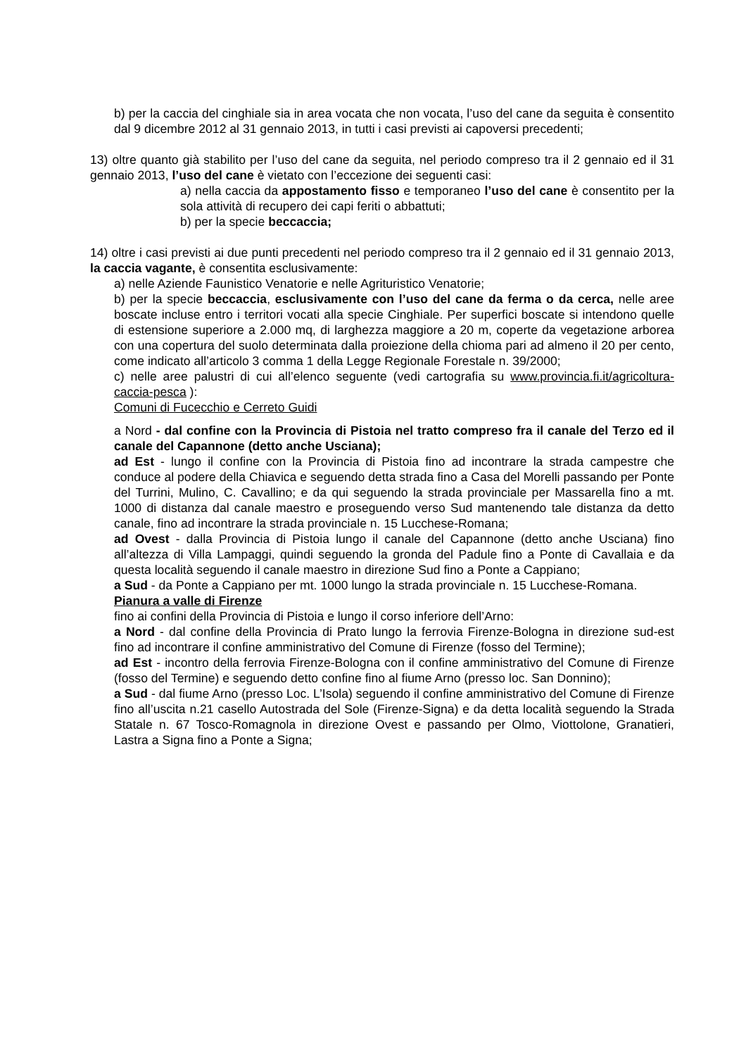b) per la caccia del cinghiale sia in area vocata che non vocata, l’uso del cane da seguita è consentito dal 9 dicembre 2012 al 31 gennaio 2013, in tutti i casi previsti ai capoversi precedenti;
13) oltre quanto già stabilito per l’uso del cane da seguita, nel periodo compreso tra il 2 gennaio ed il 31 gennaio 2013, l’uso del cane è vietato con l’eccezione dei seguenti casi:
a) nella caccia da appostamento fisso e temporaneo l’uso del cane è consentito per la sola attività di recupero dei capi feriti o abbattuti;
b) per la specie beccaccia;
14) oltre i casi previsti ai due punti precedenti nel periodo compreso tra il 2 gennaio ed il 31 gennaio 2013, la caccia vagante, è consentita esclusivamente:
a) nelle Aziende Faunistico Venatorie e nelle Agrituristico Venatorie;
b) per la specie beccaccia, esclusivamente con l’uso del cane da ferma o da cerca, nelle aree boscate incluse entro i territori vocati alla specie Cinghiale. Per superfici boscate si intendono quelle di estensione superiore a 2.000 mq, di larghezza maggiore a 20 m, coperte da vegetazione arborea con una copertura del suolo determinata dalla proiezione della chioma pari ad almeno il 20 per cento, come indicato all’articolo 3 comma 1 della Legge Regionale Forestale n. 39/2000;
c) nelle aree palustri di cui all’elenco seguente (vedi cartografia su www.provincia.fi.it/agricoltura-caccia-pesca ):
Comuni di Fucecchio e Cerreto Guidi
a Nord - dal confine con la Provincia di Pistoia nel tratto compreso fra il canale del Terzo ed il canale del Capannone (detto anche Usciana);
ad Est - lungo il confine con la Provincia di Pistoia fino ad incontrare la strada campestre che conduce al podere della Chiavica e seguendo detta strada fino a Casa del Morelli passando per Ponte del Turrini, Mulino, C. Cavallino; e da qui seguendo la strada provinciale per Massarella fino a mt. 1000 di distanza dal canale maestro e proseguendo verso Sud mantenendo tale distanza da detto canale, fino ad incontrare la strada provinciale n. 15 Lucchese-Romana;
ad Ovest - dalla Provincia di Pistoia lungo il canale del Capannone (detto anche Usciana) fino all’altezza di Villa Lampaggi, quindi seguendo la gronda del Padule fino a Ponte di Cavallaia e da questa località seguendo il canale maestro in direzione Sud fino a Ponte a Cappiano;
a Sud - da Ponte a Cappiano per mt. 1000 lungo la strada provinciale n. 15 Lucchese-Romana.
Pianura a valle di Firenze
fino ai confini della Provincia di Pistoia e lungo il corso inferiore dell’Arno:
a Nord - dal confine della Provincia di Prato lungo la ferrovia Firenze-Bologna in direzione sud-est fino ad incontrare il confine amministrativo del Comune di Firenze (fosso del Termine);
ad Est - incontro della ferrovia Firenze-Bologna con il confine amministrativo del Comune di Firenze (fosso del Termine) e seguendo detto confine fino al fiume Arno (presso loc. San Donnino);
a Sud - dal fiume Arno (presso Loc. L’Isola) seguendo il confine amministrativo del Comune di Firenze fino all’uscita n.21 casello Autostrada del Sole (Firenze-Signa) e da detta località seguendo la Strada Statale n. 67 Tosco-Romagnola in direzione Ovest e passando per Olmo, Viottolone, Granatieri, Lastra a Signa fino a Ponte a Signa;